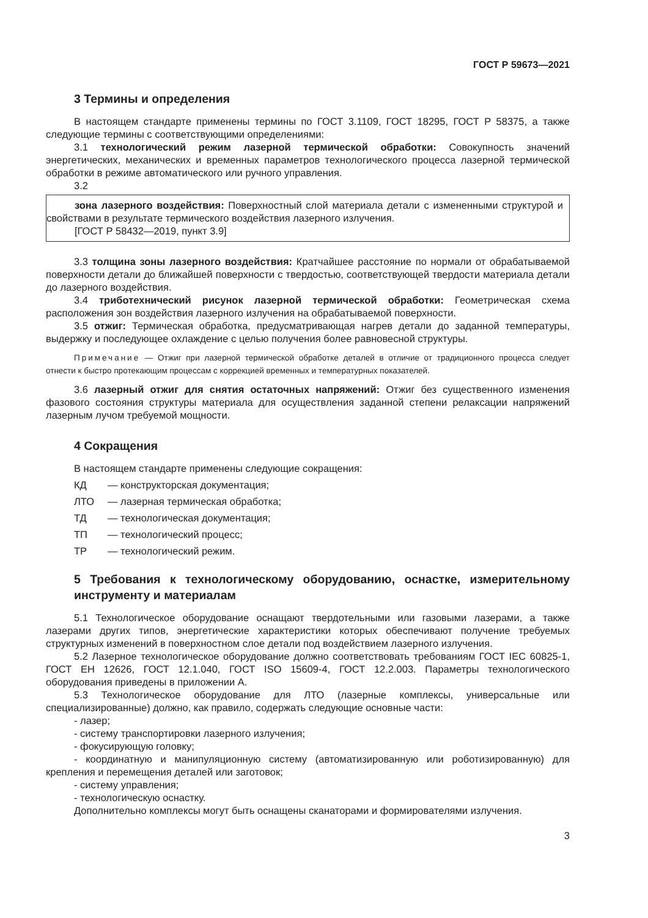ГОСТ Р 59673—2021
3 Термины и определения
В настоящем стандарте применены термины по ГОСТ 3.1109, ГОСТ 18295, ГОСТ Р 58375, а также следующие термины с соответствующими определениями:
3.1 технологический режим лазерной термической обработки: Совокупность значений энергетических, механических и временных параметров технологического процесса лазерной термической обработки в режиме автоматического или ручного управления.
3.2
зона лазерного воздействия: Поверхностный слой материала детали с измененными структурой и свойствами в результате термического воздействия лазерного излучения.
[ГОСТ Р 58432—2019, пункт 3.9]
3.3 толщина зоны лазерного воздействия: Кратчайшее расстояние по нормали от обрабатываемой поверхности детали до ближайшей поверхности с твердостью, соответствующей твердости материала детали до лазерного воздействия.
3.4 триботехнический рисунок лазерной термической обработки: Геометрическая схема расположения зон воздействия лазерного излучения на обрабатываемой поверхности.
3.5 отжиг: Термическая обработка, предусматривающая нагрев детали до заданной температуры, выдержку и последующее охлаждение с целью получения более равновесной структуры.
Примечание — Отжиг при лазерной термической обработке деталей в отличие от традиционного процесса следует отнести к быстро протекающим процессам с коррекцией временных и температурных показателей.
3.6 лазерный отжиг для снятия остаточных напряжений: Отжиг без существенного изменения фазового состояния структуры материала для осуществления заданной степени релаксации напряжений лазерным лучом требуемой мощности.
4 Сокращения
В настоящем стандарте применены следующие сокращения:
КД — конструкторская документация;
ЛТО — лазерная термическая обработка;
ТД — технологическая документация;
ТП — технологический процесс;
ТР — технологический режим.
5 Требования к технологическому оборудованию, оснастке, измерительному инструменту и материалам
5.1 Технологическое оборудование оснащают твердотельными или газовыми лазерами, а также лазерами других типов, энергетические характеристики которых обеспечивают получение требуемых структурных изменений в поверхностном слое детали под воздействием лазерного излучения.
5.2 Лазерное технологическое оборудование должно соответствовать требованиям ГОСТ IEC 60825-1, ГОСТ ЕН 12626, ГОСТ 12.1.040, ГОСТ ISO 15609-4, ГОСТ 12.2.003. Параметры технологического оборудования приведены в приложении А.
5.3 Технологическое оборудование для ЛТО (лазерные комплексы, универсальные или специализированные) должно, как правило, содержать следующие основные части:
- лазер;
- систему транспортировки лазерного излучения;
- фокусирующую головку;
- координатную и манипуляционную систему (автоматизированную или роботизированную) для крепления и перемещения деталей или заготовок;
- систему управления;
- технологическую оснастку.
Дополнительно комплексы могут быть оснащены сканаторами и формирователями излучения.
3